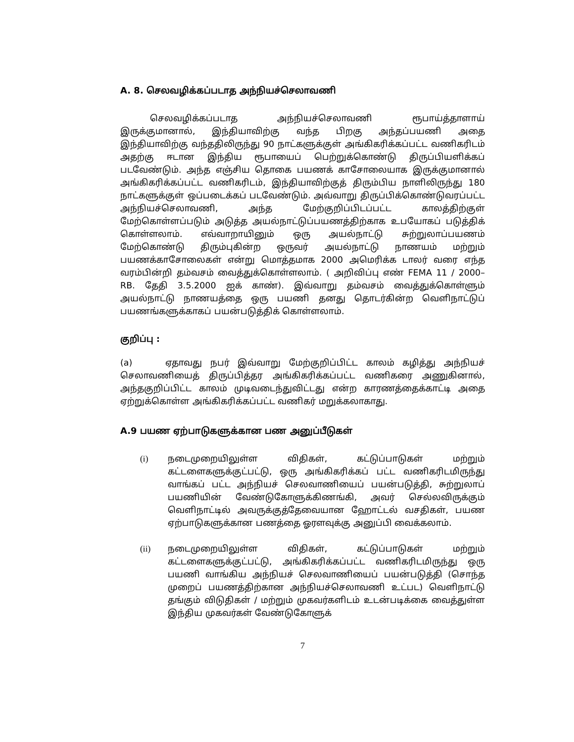A. 8. செலவழிக்கப்படாத அந்நியச்செலாவணி
செலவழிக்கப்படாத அந்நியச்செலாவணி ரூபாய்த்தாளாய் இருக்குமானால், இந்தியாவிற்கு வந்த பிறகு அந்தப்பயணி அதை இந்தியாவிற்கு வந்ததிலிருந்து 90 நாட்களுக்குள் அங்கிகரிக்கப்பட்ட வணிகரிடம் அதற்கு ஈடான இந்திய ரூபாயைப் பெற்றுக்கொண்டு திருப்பியளிக்கப் படவேண்டும். அந்த எஞ்சிய தொகை பயணக் காசோலையாக இருக்குமானால் அங்கிகரிக்கப்பட்ட வணிகரிடம், இந்தியாவிற்குத் திரும்பிய நாளிலிருந்து 180 நாட்களுக்குள் ஒப்படைக்கப் படவேண்டும். அவ்வாறு திருப்பிக்கொண்டுவரப்பட்ட அந்நியச்செலாவணி, அந்த மேற்குறிப்பிடப்பட்ட காலத்திற்குள் மேற்கொள்ளப்படும் அடுத்த அயல்நாட்டுப்பயணத்திற்காக உபயோகப் படுத்திக் கொள்ளலாம். எவ்வாறாயினும் ஒரு அயல்நாட்டு சுற்றுலாப்பயணம் மேற்கொண்டு திரும்புகின்ற ஒருவர் அயல்நாட்டு நாணயம் மற்றும் பயணக்காசோலைகள் என்று மொத்தமாக 2000 அமெரிக்க டாலர் வரை எந்த வரம்பின்றி தம்வசம் வைத்துக்கொள்ளலாம். ( அறிவிப்பு எண் FEMA 11 / 2000–RB. தேதி 3.5.2000 ஐக் காண்). இவ்வாறு தம்வசம் வைத்துக்கொள்ளும் அயல்நாட்டு நாணயத்தை ஒரு பயணி தனது தொடர்கின்ற வெளிநாட்டுப் பயணங்களுக்காகப் பயன்படுத்திக் கொள்ளலாம்.
குறிப்பு :
(a) ஏதாவது நபர் இவ்வாறு மேற்குறிப்பிட்ட காலம் கழித்து அந்நியச் செலாவணியைத் திருப்பித்தர அங்கிகரிக்கப்பட்ட வணிகரை அணுகினால், அந்தகுறிப்பிட்ட காலம் முடிவடைந்துவிட்டது என்ற காரணத்தைக்காட்டி அதை ஏற்றுக்கொள்ள அங்கிகரிக்கப்பட்ட வணிகர் மறுக்கலாகாது.
A.9 பயண ஏற்பாடுகளுக்கான பண அனுப்பீடுகள்
(i) நடைமுறையிலுள்ள விதிகள், கட்டுப்பாடுகள் மற்றும் கட்டளைகளுக்குட்பட்டு, ஒரு அங்கிகரிக்கப் பட்ட வணிகரிடமிருந்து வாங்கப் பட்ட அந்நியச் செலவாணியைப் பயன்படுத்தி, சுற்றுலாப் பயணியின் வேண்டுகோளுக்கிணங்கி, அவர் செல்லவிருக்கும் வெளிநாட்டில் அவருக்குத்தேவையான ஹோட்டல் வசதிகள், பயண ஏற்பாடுகளுக்கான பணத்தை ஓரளவுக்கு அனுப்பி வைக்கலாம்.
(ii) நடைமுறையிலுள்ள விதிகள், கட்டுப்பாடுகள் மற்றும் கட்டளைகளுக்குட்பட்டு, அங்கிகரிக்கப்பட்ட வணிகரிடமிருந்து ஒரு பயணி வாங்கிய அந்நியச் செலவாணியைப் பயன்படுத்தி (சொந்த முறைப் பயணத்திற்கான அந்நியச்செலாவணி உட்பட) வெளிநாட்டு தங்கும் விடுதிகள் / மற்றும் முகவர்களிடம் உடன்படிக்கை வைத்துள்ள இந்திய முகவர்கள் வேண்டுகோளுக்
7